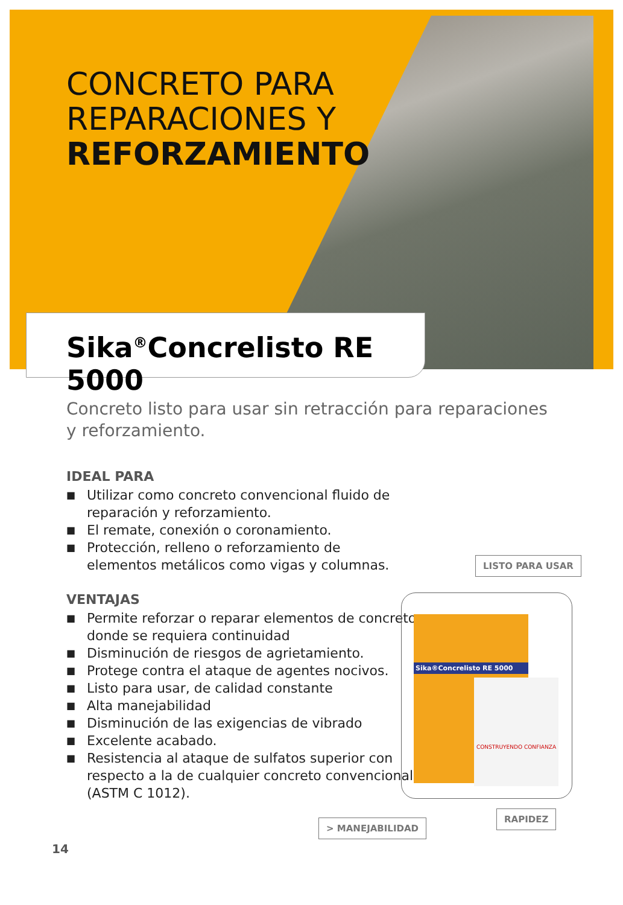CONCRETO PARA
REPARACIONES Y
REFORZAMIENTO
Sika<sup>®</sup>Concrelisto RE 5000
Concreto listo para usar sin retracción para reparaciones y reforzamiento.
IDEAL PARA
■ Utilizar como concreto convencional fluido de reparación y reforzamiento.
■ El remate, conexión o coronamiento.
■ Protección, relleno o reforzamiento de elementos metálicos como vigas y columnas.
VENTAJAS
■ Permite reforzar o reparar elementos de concreto donde se requiera continuidad
■ Disminución de riesgos de agrietamiento.
■ Protege contra el ataque de agentes nocivos.
■ Listo para usar, de calidad constante
■ Alta manejabilidad
■ Disminución de las exigencias de vibrado
■ Excelente acabado.
■ Resistencia al ataque de sulfatos superior con respecto a la de cualquier concreto convencional (ASTM C 1012).
LISTO PARA USAR
Sika®Concrelisto RE 5000
CONSTRUYENDO CONFIANZA
> MANEJABILIDAD
RAPIDEZ
14